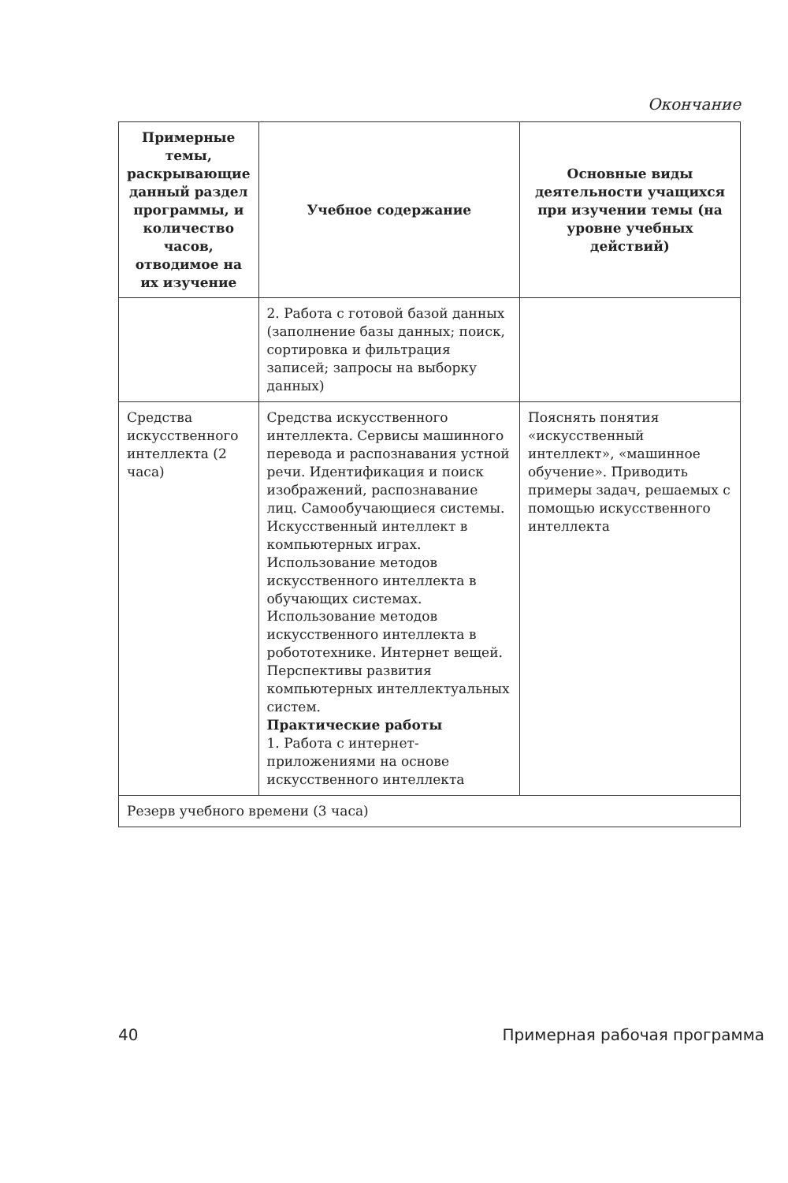Окончание
| Примерные темы, раскрывающие данный раздел программы, и количество часов, отводимое на их изучение | Учебное содержание | Основные виды деятельности учащихся при изучении темы (на уровне учебных действий) |
| --- | --- | --- |
| | 2. Работа с готовой базой данных (заполнение базы данных; поиск, сортировка и фильтрация записей; запросы на выборку данных) | |
| Средства искусственного интеллекта (2 часа) | Средства искусственного интеллекта. Сервисы машинного перевода и распознавания устной речи. Идентификация и поиск изображений, распознавание лиц. Самообучающиеся системы. Искусственный интеллект в компьютерных играх. Использование методов искусственного интеллекта в обучающих системах. Использование методов искусственного интеллекта в робототехнике. Интернет вещей. Перспективы развития компьютерных интеллектуальных систем. Практические работы 1. Работа с интернет-приложениями на основе искусственного интеллекта | Пояснять понятия «искусственный интеллект», «машинное обучение». Приводить примеры задач, решаемых с помощью искусственного интеллекта |
| Резерв учебного времени (3 часа) | | |
40 Примерная рабочая программа